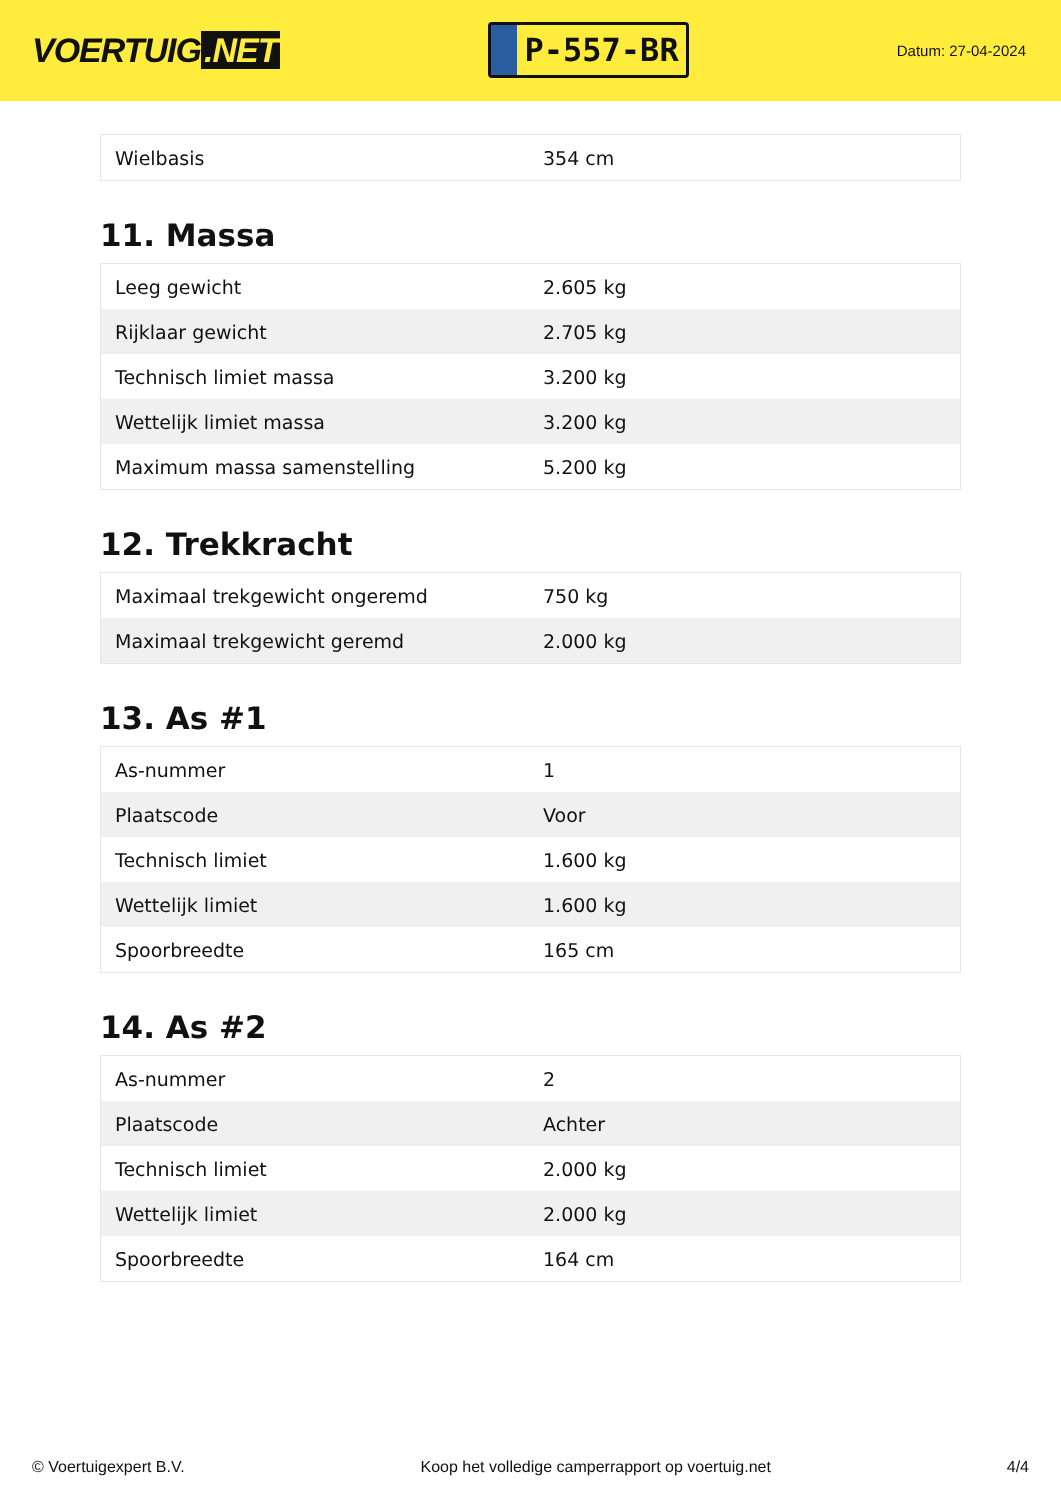VOERTUIG.NET
P-557-BR
Datum: 27-04-2024
| Wielbasis | 354 cm |
11. Massa
| Leeg gewicht | 2.605 kg |
| Rijklaar gewicht | 2.705 kg |
| Technisch limiet massa | 3.200 kg |
| Wettelijk limiet massa | 3.200 kg |
| Maximum massa samenstelling | 5.200 kg |
12. Trekkracht
| Maximaal trekgewicht ongeremd | 750 kg |
| Maximaal trekgewicht geremd | 2.000 kg |
13. As #1
| As-nummer | 1 |
| Plaatscode | Voor |
| Technisch limiet | 1.600 kg |
| Wettelijk limiet | 1.600 kg |
| Spoorbreedte | 165 cm |
14. As #2
| As-nummer | 2 |
| Plaatscode | Achter |
| Technisch limiet | 2.000 kg |
| Wettelijk limiet | 2.000 kg |
| Spoorbreedte | 164 cm |
© Voertuigexpert B.V. Koop het volledige camperrapport op voertuig.net 4/4